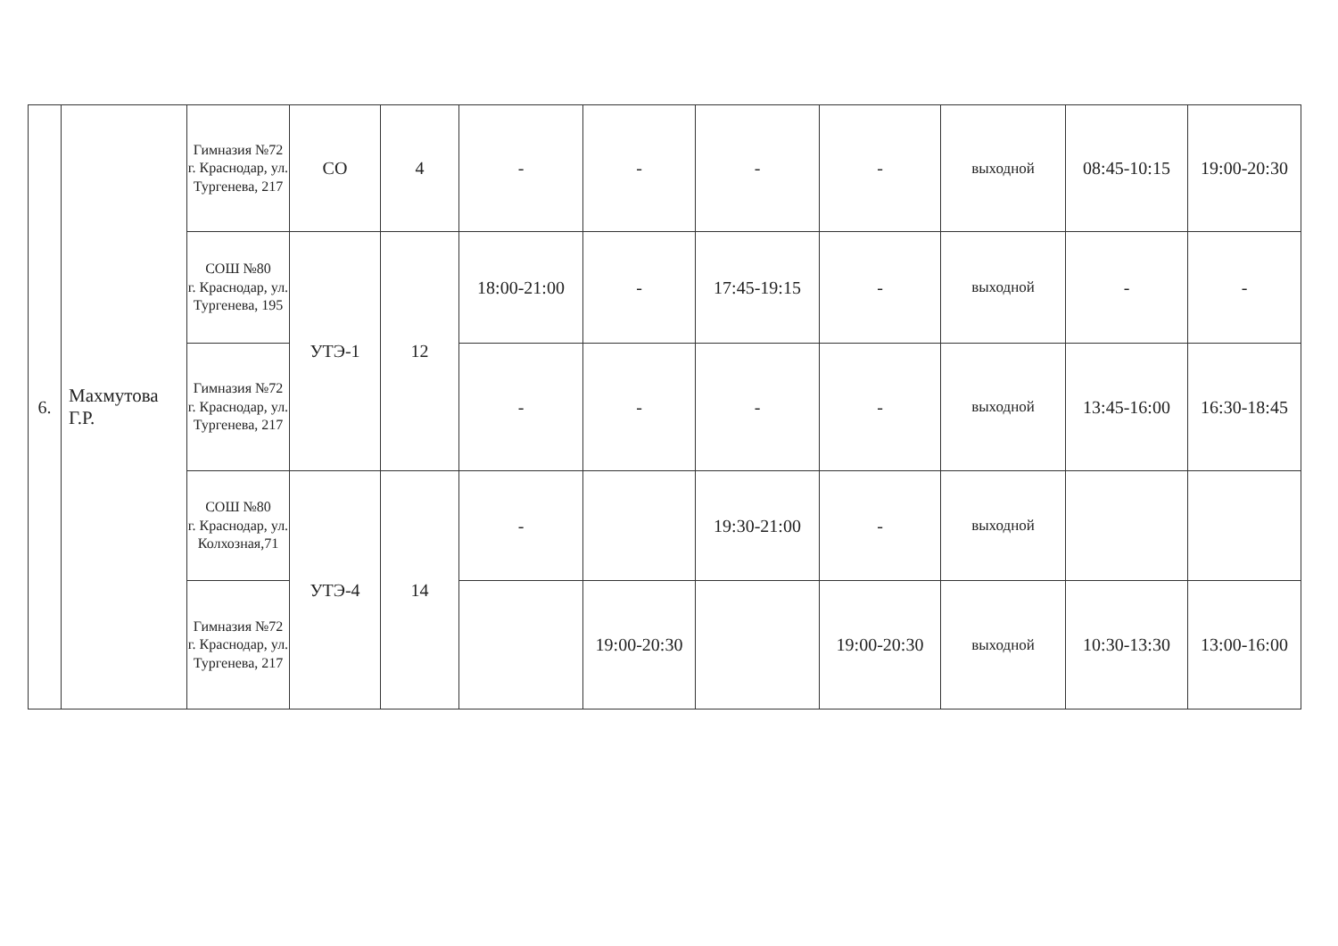| 6. | Махмутова Г.Р. | Гимназия №72 г. Краснодар, ул. Тургенева, 217 | СО | 4 | - | - | - | - | выходной | 08:45-10:15 | 19:00-20:30 |
| | | СОШ №80 г. Краснодар, ул. Тургенева, 195 | УТЭ-1 | 12 | 18:00-21:00 | - | 17:45-19:15 | - | выходной | - | - |
| | | Гимназия №72 г. Краснодар, ул. Тургенева, 217 | | | - | - | - | - | выходной | 13:45-16:00 | 16:30-18:45 |
| | | СОШ №80 г. Краснодар, ул. Колхозная,71 | УТЭ-4 | 14 | - | | 19:30-21:00 | - | выходной | | |
| | | Гимназия №72 г. Краснодар, ул. Тургенева, 217 | | | | 19:00-20:30 | | 19:00-20:30 | выходной | 10:30-13:30 | 13:00-16:00 |